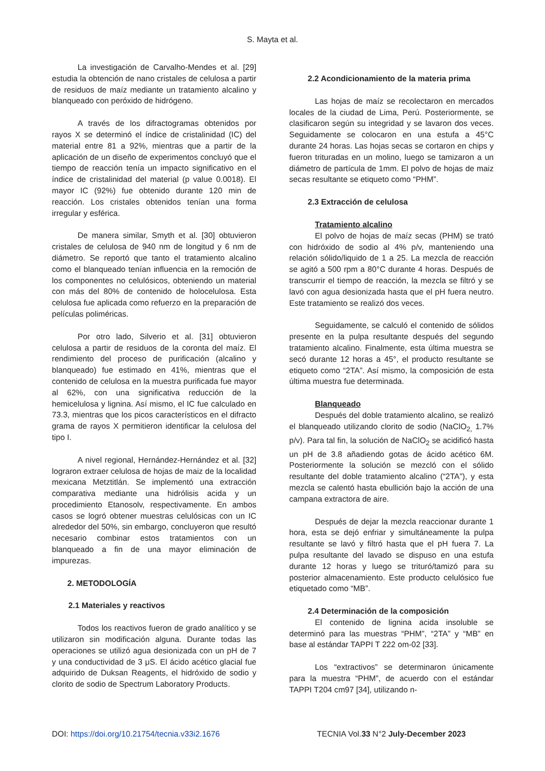S. Mayta et al.
La investigación de Carvalho-Mendes et al. [29] estudia la obtención de nano cristales de celulosa a partir de residuos de maíz mediante un tratamiento alcalino y blanqueado con peróxido de hidrógeno.
A través de los difractogramas obtenidos por rayos X se determinó el índice de cristalinidad (IC) del material entre 81 a 92%, mientras que a partir de la aplicación de un diseño de experimentos concluyó que el tiempo de reacción tenía un impacto significativo en el índice de cristalinidad del material (p value 0.0018). El mayor IC (92%) fue obtenido durante 120 min de reacción. Los cristales obtenidos tenían una forma irregular y esférica.
De manera similar, Smyth et al. [30] obtuvieron cristales de celulosa de 940 nm de longitud y 6 nm de diámetro. Se reportó que tanto el tratamiento alcalino como el blanqueado tenían influencia en la remoción de los componentes no celulósicos, obteniendo un material con más del 80% de contenido de holocelulosa. Esta celulosa fue aplicada como refuerzo en la preparación de películas poliméricas.
Por otro lado, Silverio et al. [31] obtuvieron celulosa a partir de residuos de la coronta del maíz. El rendimiento del proceso de purificación (alcalino y blanqueado) fue estimado en 41%, mientras que el contenido de celulosa en la muestra purificada fue mayor al 62%, con una significativa reducción de la hemicelulosa y lignina. Así mismo, el IC fue calculado en 73.3, mientras que los picos característicos en el difracto grama de rayos X permitieron identificar la celulosa del tipo I.
A nivel regional, Hernández-Hernández et al. [32] lograron extraer celulosa de hojas de maiz de la localidad mexicana Metztitlán. Se implementó una extracción comparativa mediante una hidrólisis acida y un procedimiento Etanosolv, respectivamente. En ambos casos se logró obtener muestras celulósicas con un IC alrededor del 50%, sin embargo, concluyeron que resultó necesario combinar estos tratamientos con un blanqueado a fin de una mayor eliminación de impurezas.
2. METODOLOGÍA
2.1 Materiales y reactivos
Todos los reactivos fueron de grado analítico y se utilizaron sin modificación alguna. Durante todas las operaciones se utilizó agua desionizada con un pH de 7 y una conductividad de 3 μS. El ácido acético glacial fue adquirido de Duksan Reagents, el hidróxido de sodio y clorito de sodio de Spectrum Laboratory Products.
2.2 Acondicionamiento de la materia prima
Las hojas de maíz se recolectaron en mercados locales de la ciudad de Lima, Perú. Posteriormente, se clasificaron según su integridad y se lavaron dos veces. Seguidamente se colocaron en una estufa a 45°C durante 24 horas. Las hojas secas se cortaron en chips y fueron trituradas en un molino, luego se tamizaron a un diámetro de partícula de 1mm. El polvo de hojas de maiz secas resultante se etiqueto como “PHM”.
2.3 Extracción de celulosa
Tratamiento alcalino
El polvo de hojas de maíz secas (PHM) se trató con hidróxido de sodio al 4% p/v, manteniendo una relación sólido/liquido de 1 a 25. La mezcla de reacción se agitó a 500 rpm a 80°C durante 4 horas. Después de transcurrir el tiempo de reacción, la mezcla se filtró y se lavó con agua desionizada hasta que el pH fuera neutro. Este tratamiento se realizó dos veces.
Seguidamente, se calculó el contenido de sólidos presente en la pulpa resultante después del segundo tratamiento alcalino. Finalmente, esta última muestra se secó durante 12 horas a 45°, el producto resultante se etiqueto como “2TA”. Así mismo, la composición de esta última muestra fue determinada.
Blanqueado
Después del doble tratamiento alcalino, se realizó el blanqueado utilizando clorito de sodio (NaClO<sub>2,</sub> 1.7% p/v). Para tal fin, la solución de NaClO<sub>2</sub> se acidificó hasta un pH de 3.8 añadiendo gotas de ácido acético 6M. Posteriormente la solución se mezcló con el sólido resultante del doble tratamiento alcalino (“2TA”), y esta mezcla se calentó hasta ebullición bajo la acción de una campana extractora de aire.
Después de dejar la mezcla reaccionar durante 1 hora, esta se dejó enfriar y simultáneamente la pulpa resultante se lavó y filtró hasta que el pH fuera 7. La pulpa resultante del lavado se dispuso en una estufa durante 12 horas y luego se trituró/tamizó para su posterior almacenamiento. Este producto celulósico fue etiquetado como “MB”.
2.4 Determinación de la composición
El contenido de lignina acida insoluble se determinó para las muestras “PHM”, “2TA” y “MB” en base al estándar TAPPI T 222 om-02 [33].
Los “extractivos” se determinaron únicamente para la muestra “PHM”, de acuerdo con el estándar TAPPI T204 cm97 [34], utilizando n-
DOI: https://doi.org/10.21754/tecnia.v33i2.1676 TECNIA Vol.33 N°2 July-December 2023